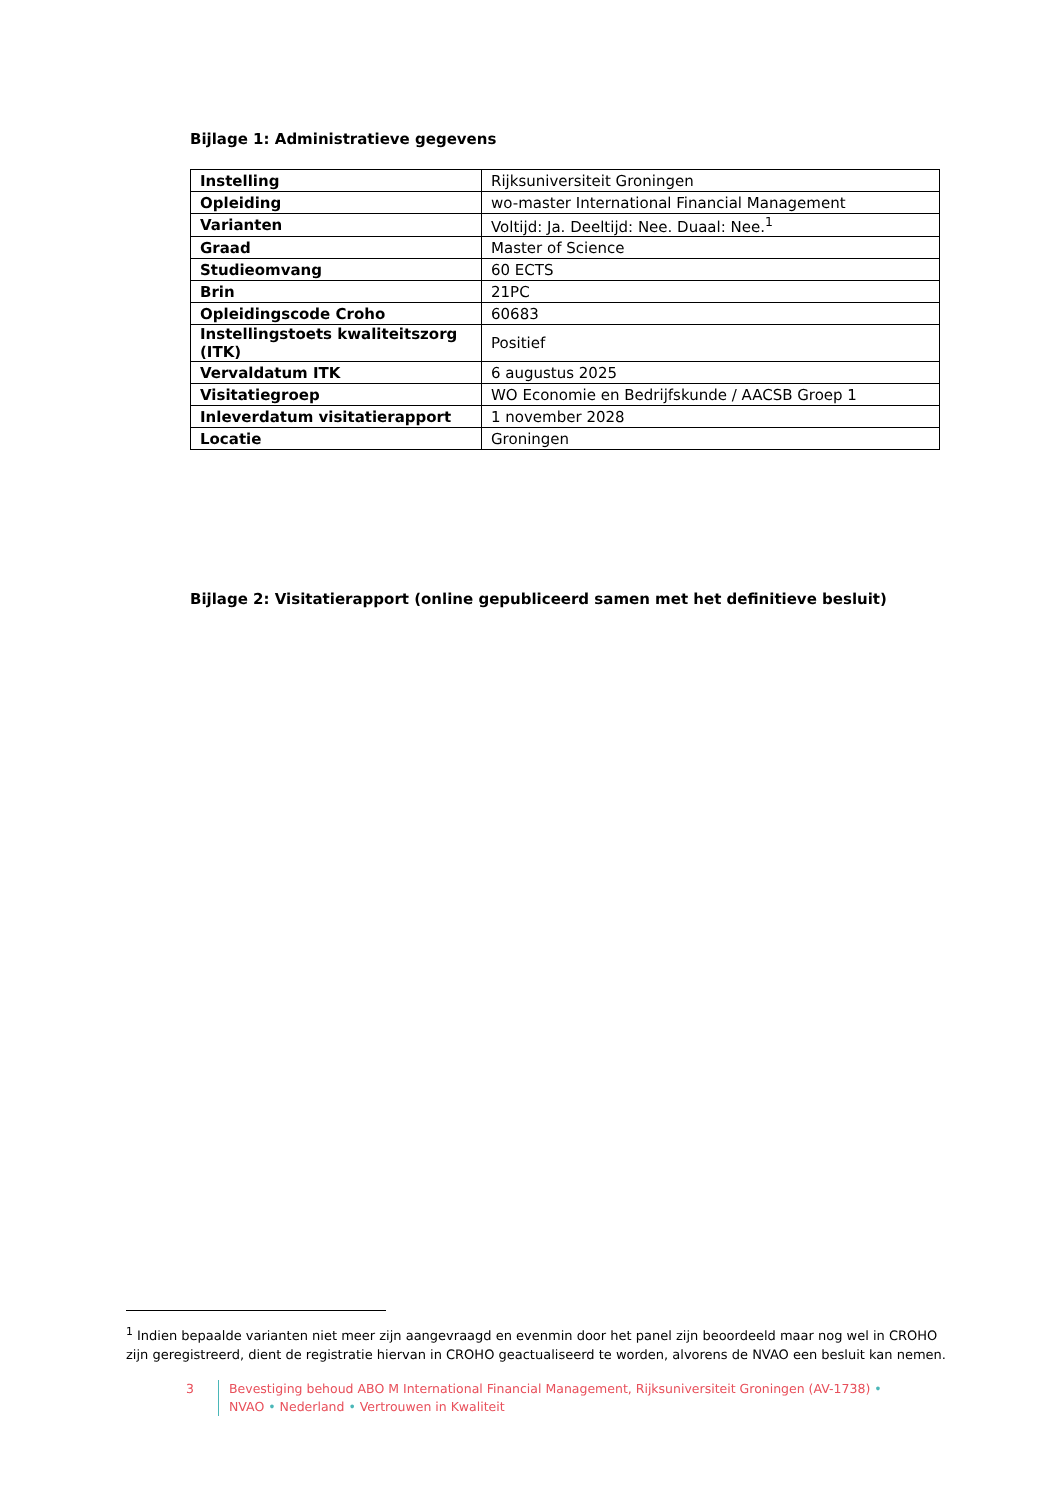Bijlage 1: Administratieve gegevens
| Instelling | Rijksuniversiteit Groningen |
| Opleiding | wo-master International Financial Management |
| Varianten | Voltijd: Ja. Deeltijd: Nee. Duaal: Nee.<sup>1</sup> |
| Graad | Master of Science |
| Studieomvang | 60 ECTS |
| Brin | 21PC |
| Opleidingscode Croho | 60683 |
| Instellingstoets kwaliteitszorg (ITK) | Positief |
| Vervaldatum ITK | 6 augustus 2025 |
| Visitatiegroep | WO Economie en Bedrijfskunde / AACSB Groep 1 |
| Inleverdatum visitatierapport | 1 november 2028 |
| Locatie | Groningen |
Bijlage 2: Visitatierapport (online gepubliceerd samen met het definitieve besluit)
<sup>1</sup> Indien bepaalde varianten niet meer zijn aangevraagd en evenmin door het panel zijn beoordeeld maar nog wel in CROHO zijn geregistreerd, dient de registratie hiervan in CROHO geactualiseerd te worden, alvorens de NVAO een besluit kan nemen.
3 Bevestiging behoud ABO M International Financial Management, Rijksuniversiteit Groningen (AV-1738) •
NVAO • Nederland • Vertrouwen in Kwaliteit